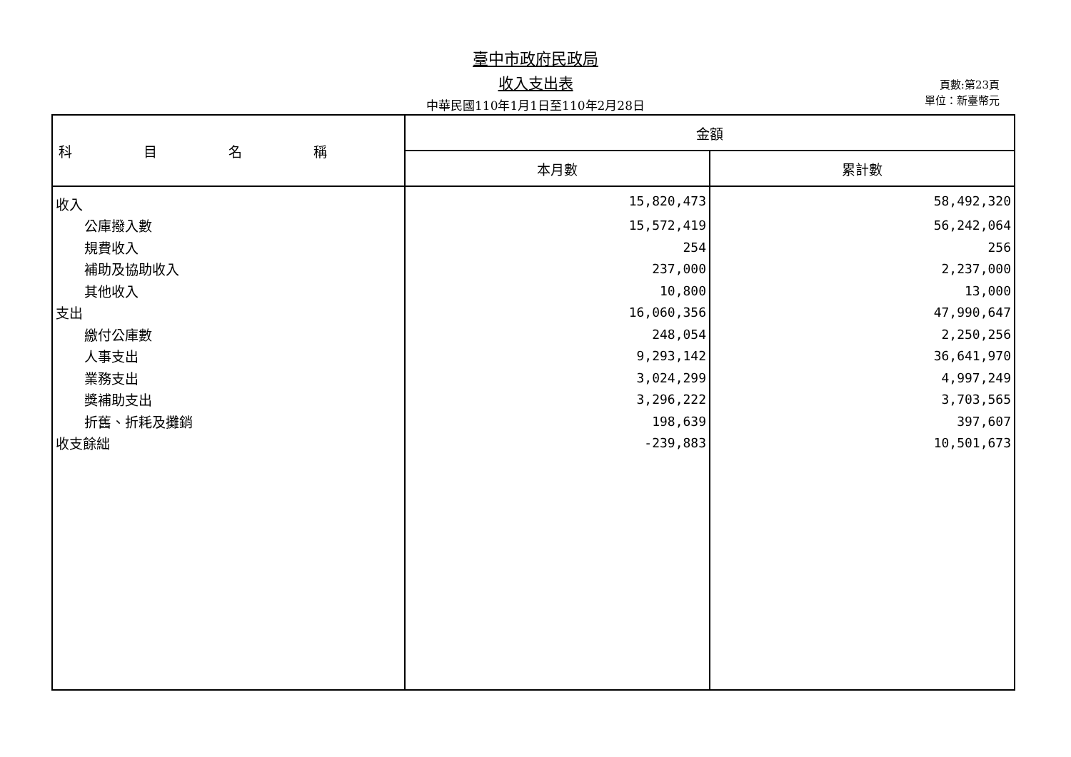臺中市政府民政局
收入支出表
中華民國110年1月1日至110年2月28日
頁數:第23頁
單位：新臺幣元
| 科目名稱 | 金額 | |
| --- | --- | --- |
| | 本月數 | 累計數 |
| 收入 | 15,820,473 | 58,492,320 |
| 公庫撥入數 | 15,572,419 | 56,242,064 |
| 規費收入 | 254 | 256 |
| 補助及協助收入 | 237,000 | 2,237,000 |
| 其他收入 | 10,800 | 13,000 |
| 支出 | 16,060,356 | 47,990,647 |
| 繳付公庫數 | 248,054 | 2,250,256 |
| 人事支出 | 9,293,142 | 36,641,970 |
| 業務支出 | 3,024,299 | 4,997,249 |
| 獎補助支出 | 3,296,222 | 3,703,565 |
| 折舊、折耗及攤銷 | 198,639 | 397,607 |
| 收支餘絀 | -239,883 | 10,501,673 |